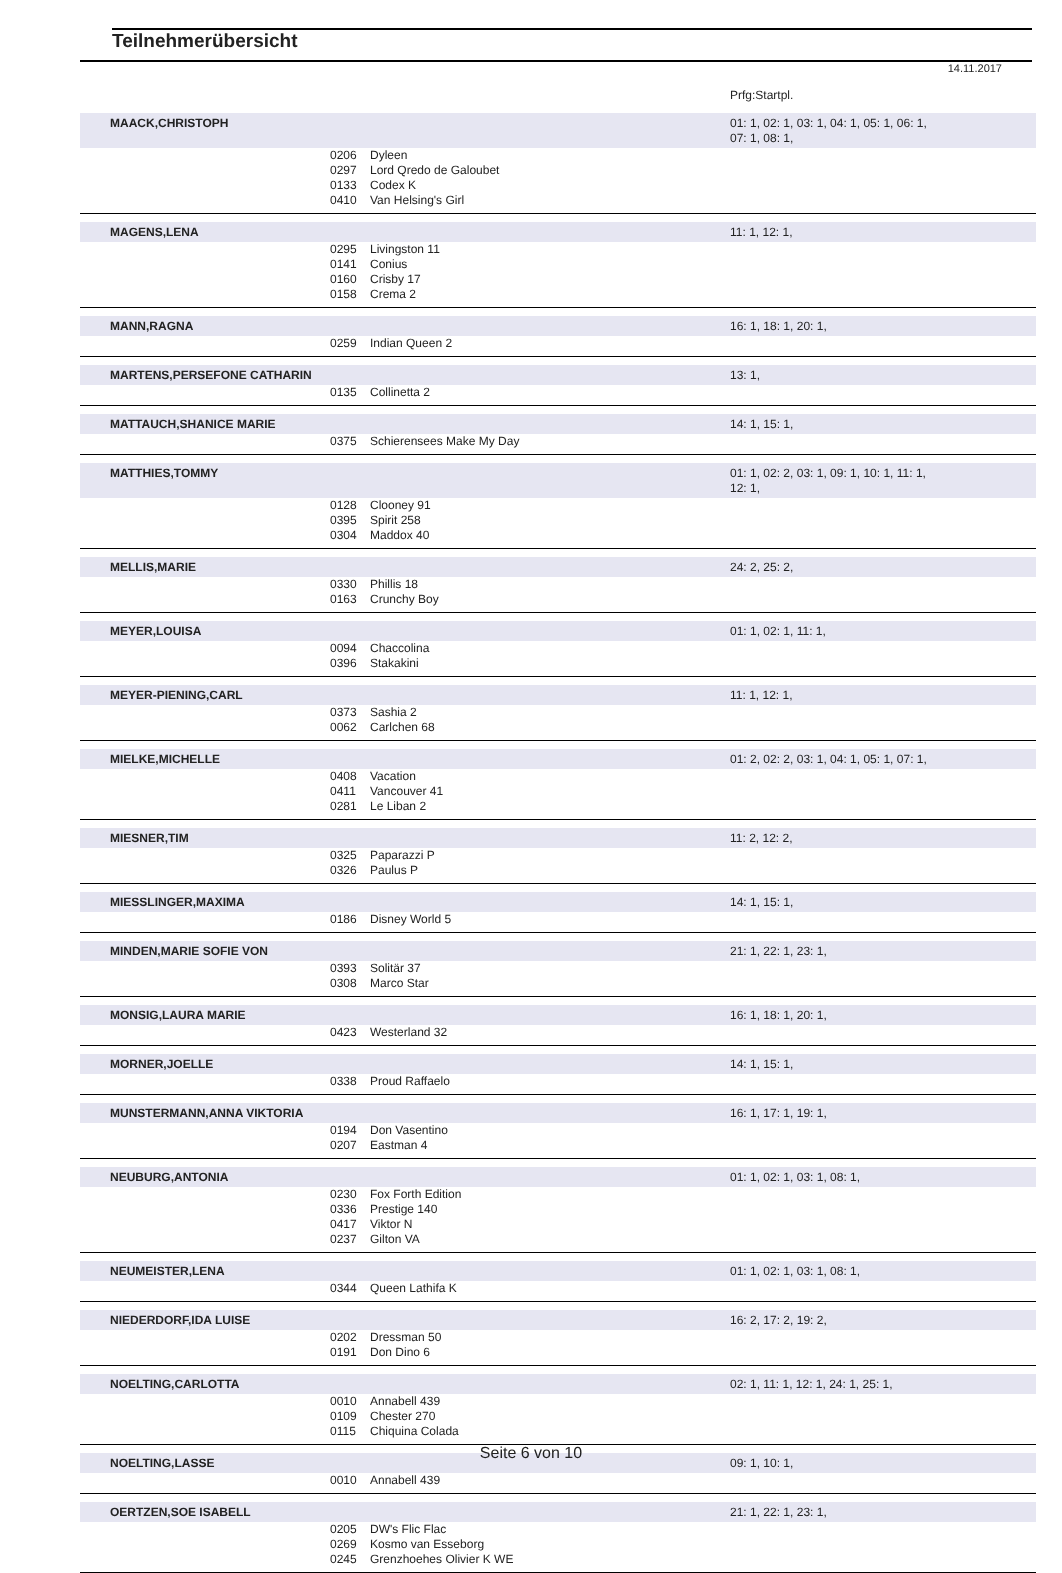Teilnehmerübersicht
14.11.2017
| | | | Prfg:Startpl. |
| MAACK,CHRISTOPH | | | 01: 1, 02: 1, 03: 1, 04: 1, 05: 1, 06: 1, 07: 1, 08: 1, |
| | 0206 | Dyleen | |
| | 0297 | Lord Qredo de Galoubet | |
| | 0133 | Codex K | |
| | 0410 | Van Helsing's Girl | |
| MAGENS,LENA | | | 11: 1, 12: 1, |
| | 0295 | Livingston 11 | |
| | 0141 | Conius | |
| | 0160 | Crisby 17 | |
| | 0158 | Crema 2 | |
| MANN,RAGNA | | | 16: 1, 18: 1, 20: 1, |
| | 0259 | Indian Queen 2 | |
| MARTENS,PERSEFONE CATHARIN | | | 13: 1, |
| | 0135 | Collinetta 2 | |
| MATTAUCH,SHANICE MARIE | | | 14: 1, 15: 1, |
| | 0375 | Schierensees Make My Day | |
| MATTHIES,TOMMY | | | 01: 1, 02: 2, 03: 1, 09: 1, 10: 1, 11: 1, 12: 1, |
| | 0128 | Clooney 91 | |
| | 0395 | Spirit 258 | |
| | 0304 | Maddox 40 | |
| MELLIS,MARIE | | | 24: 2, 25: 2, |
| | 0330 | Phillis 18 | |
| | 0163 | Crunchy Boy | |
| MEYER,LOUISA | | | 01: 1, 02: 1, 11: 1, |
| | 0094 | Chaccolina | |
| | 0396 | Stakakini | |
| MEYER-PIENING,CARL | | | 11: 1, 12: 1, |
| | 0373 | Sashia 2 | |
| | 0062 | Carlchen 68 | |
| MIELKE,MICHELLE | | | 01: 2, 02: 2, 03: 1, 04: 1, 05: 1, 07: 1, |
| | 0408 | Vacation | |
| | 0411 | Vancouver 41 | |
| | 0281 | Le Liban 2 | |
| MIESNER,TIM | | | 11: 2, 12: 2, |
| | 0325 | Paparazzi P | |
| | 0326 | Paulus P | |
| MIESSLINGER,MAXIMA | | | 14: 1, 15: 1, |
| | 0186 | Disney World 5 | |
| MINDEN,MARIE SOFIE VON | | | 21: 1, 22: 1, 23: 1, |
| | 0393 | Solitär 37 | |
| | 0308 | Marco Star | |
| MONSIG,LAURA MARIE | | | 16: 1, 18: 1, 20: 1, |
| | 0423 | Westerland 32 | |
| MORNER,JOELLE | | | 14: 1, 15: 1, |
| | 0338 | Proud Raffaelo | |
| MUNSTERMANN,ANNA VIKTORIA | | | 16: 1, 17: 1, 19: 1, |
| | 0194 | Don Vasentino | |
| | 0207 | Eastman 4 | |
| NEUBURG,ANTONIA | | | 01: 1, 02: 1, 03: 1, 08: 1, |
| | 0230 | Fox Forth Edition | |
| | 0336 | Prestige 140 | |
| | 0417 | Viktor N | |
| | 0237 | Gilton VA | |
| NEUMEISTER,LENA | | | 01: 1, 02: 1, 03: 1, 08: 1, |
| | 0344 | Queen Lathifa K | |
| NIEDERDORF,IDA LUISE | | | 16: 2, 17: 2, 19: 2, |
| | 0202 | Dressman 50 | |
| | 0191 | Don Dino 6 | |
| NOELTING,CARLOTTA | | | 02: 1, 11: 1, 12: 1, 24: 1, 25: 1, |
| | 0010 | Annabell 439 | |
| | 0109 | Chester 270 | |
| | 0115 | Chiquina Colada | |
| NOELTING,LASSE | | | 09: 1, 10: 1, |
| | 0010 | Annabell 439 | |
| OERTZEN,SOE ISABELL | | | 21: 1, 22: 1, 23: 1, |
| | 0205 | DW's Flic Flac | |
| | 0269 | Kosmo van Esseborg | |
| | 0245 | Grenzhoehes Olivier K WE | |
Seite 6 von 10